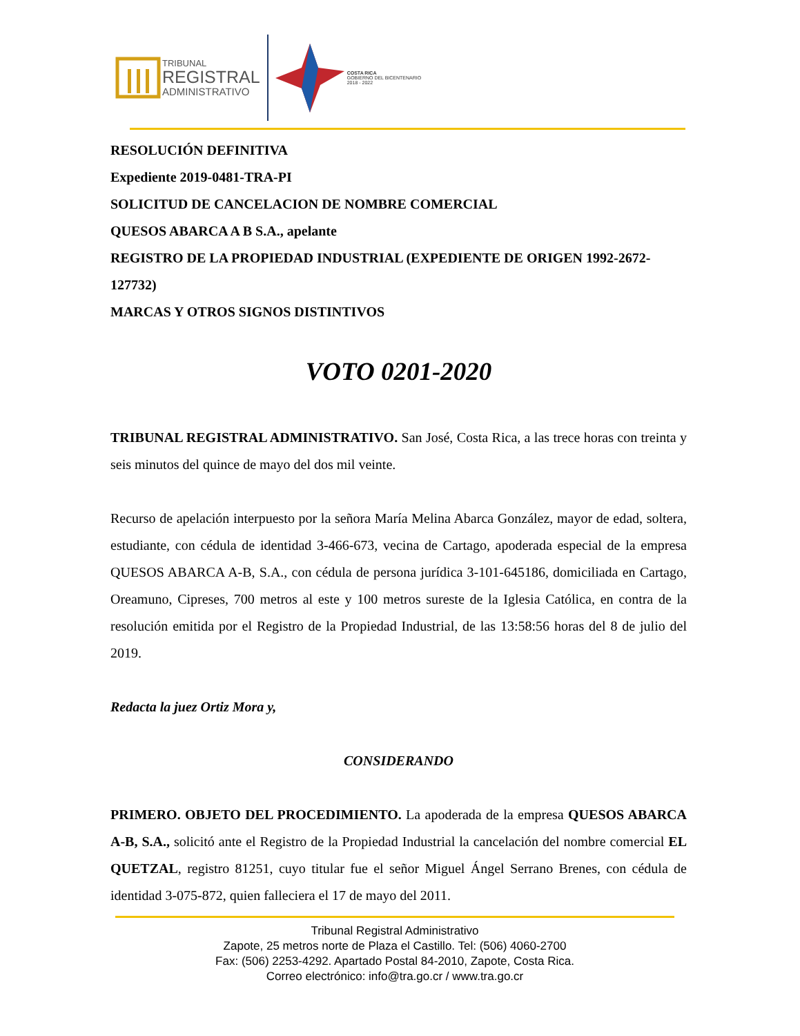TRIBUNAL
REGISTRAL
ADMINISTRATIVO
COSTA RICA
GOBIERNO DEL BICENTENARIO
2018 - 2022
RESOLUCIÓN DEFINITIVA
Expediente 2019-0481-TRA-PI
SOLICITUD DE CANCELACION DE NOMBRE COMERCIAL
QUESOS ABARCA A B S.A., apelante
REGISTRO DE LA PROPIEDAD INDUSTRIAL (EXPEDIENTE DE ORIGEN 1992-2672- 127732)
MARCAS Y OTROS SIGNOS DISTINTIVOS
VOTO 0201-2020
TRIBUNAL REGISTRAL ADMINISTRATIVO. San José, Costa Rica, a las trece horas con treinta y seis minutos del quince de mayo del dos mil veinte.
Recurso de apelación interpuesto por la señora María Melina Abarca González, mayor de edad, soltera, estudiante, con cédula de identidad 3-466-673, vecina de Cartago, apoderada especial de la empresa QUESOS ABARCA A-B, S.A., con cédula de persona jurídica 3-101-645186, domiciliada en Cartago, Oreamuno, Cipreses, 700 metros al este y 100 metros sureste de la Iglesia Católica, en contra de la resolución emitida por el Registro de la Propiedad Industrial, de las 13:58:56 horas del 8 de julio del 2019.
Redacta la juez Ortiz Mora y,
CONSIDERANDO
PRIMERO. OBJETO DEL PROCEDIMIENTO. La apoderada de la empresa QUESOS ABARCA A-B, S.A., solicitó ante el Registro de la Propiedad Industrial la cancelación del nombre comercial EL QUETZAL, registro 81251, cuyo titular fue el señor Miguel Ángel Serrano Brenes, con cédula de identidad 3-075-872, quien falleciera el 17 de mayo del 2011.
Tribunal Registral Administrativo
Zapote, 25 metros norte de Plaza el Castillo. Tel: (506) 4060-2700
Fax: (506) 2253-4292. Apartado Postal 84-2010, Zapote, Costa Rica.
Correo electrónico: info@tra.go.cr / www.tra.go.cr